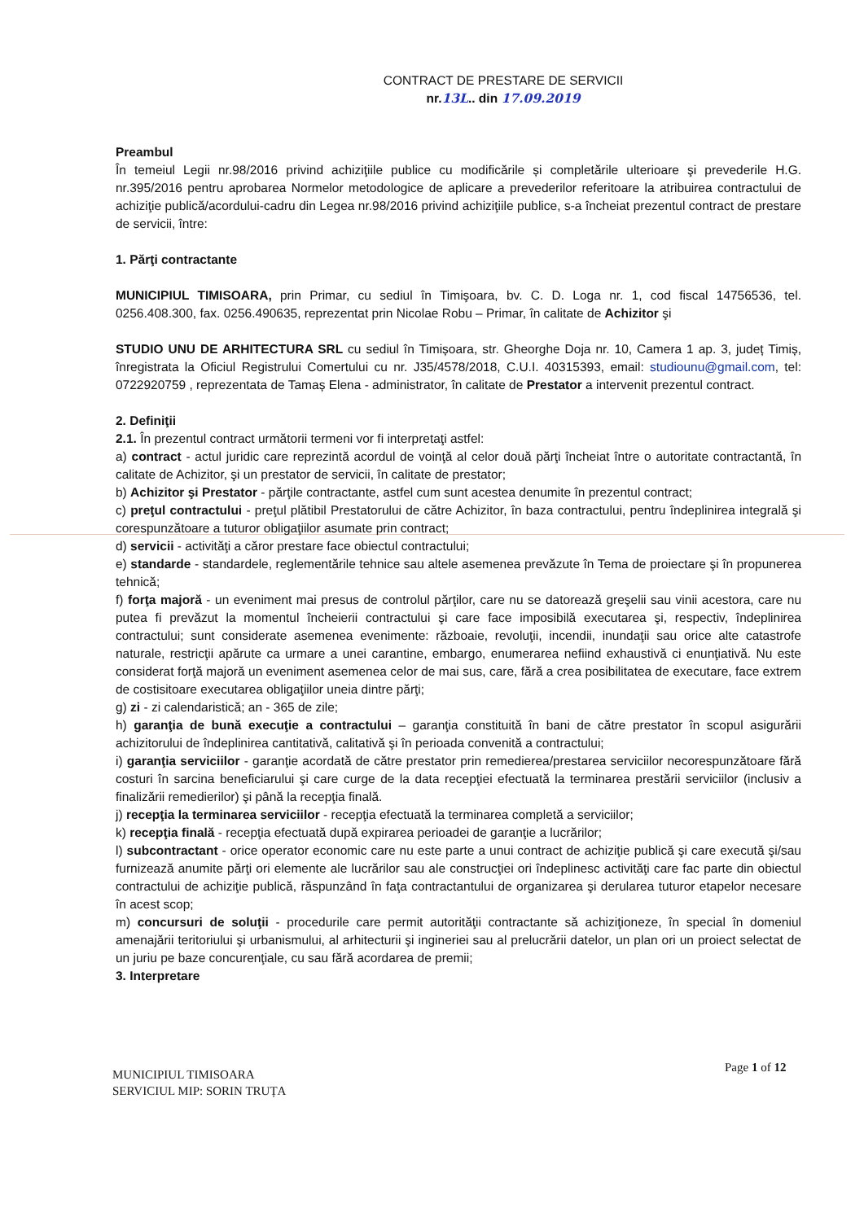CONTRACT DE PRESTARE DE SERVICII
nr.13L.. din 17.09.2019
Preambul
În temeiul Legii nr.98/2016 privind achiziţiile publice cu modificările și completările ulterioare şi prevederile H.G. nr.395/2016 pentru aprobarea Normelor metodologice de aplicare a prevederilor referitoare la atribuirea contractului de achiziţie publică/acordului-cadru din Legea nr.98/2016 privind achiziţiile publice, s-a încheiat prezentul contract de prestare de servicii, între:
1. Părţi contractante
MUNICIPIUL TIMISOARA, prin Primar, cu sediul în Timişoara, bv. C. D. Loga nr. 1, cod fiscal 14756536, tel. 0256.408.300, fax. 0256.490635, reprezentat prin Nicolae Robu – Primar, în calitate de Achizitor şi
STUDIO UNU DE ARHITECTURA SRL cu sediul în Timișoara, str. Gheorghe Doja nr. 10, Camera 1 ap. 3, județ Timiș, înregistrata la Oficiul Registrului Comertului cu nr. J35/4578/2018, C.U.I. 40315393, email: studiounu@gmail.com, tel: 0722920759 , reprezentata de Tamaș Elena - administrator, în calitate de Prestator a intervenit prezentul contract.
2. Definiţii
2.1. În prezentul contract următorii termeni vor fi interpretaţi astfel:
a) contract - actul juridic care reprezintă acordul de voinţă al celor două părţi încheiat între o autoritate contractantă, în calitate de Achizitor, şi un prestator de servicii, în calitate de prestator;
b) Achizitor şi Prestator - părţile contractante, astfel cum sunt acestea denumite în prezentul contract;
c) preţul contractului - preţul plătibil Prestatorului de către Achizitor, în baza contractului, pentru îndeplinirea integrală şi corespunzătoare a tuturor obligaţiilor asumate prin contract;
d) servicii - activităţi a căror prestare face obiectul contractului;
e) standarde - standardele, reglementările tehnice sau altele asemenea prevăzute în Tema de proiectare şi în propunerea tehnică;
f) forţa majoră - un eveniment mai presus de controlul părţilor, care nu se datorează greşelii sau vinii acestora, care nu putea fi prevăzut la momentul încheierii contractului şi care face imposibilă executarea şi, respectiv, îndeplinirea contractului; sunt considerate asemenea evenimente: războaie, revoluţii, incendii, inundaţii sau orice alte catastrofe naturale, restricţii apărute ca urmare a unei carantine, embargo, enumerarea nefiind exhaustivă ci enunţiativă. Nu este considerat forţă majoră un eveniment asemenea celor de mai sus, care, fără a crea posibilitatea de executare, face extrem de costisitoare executarea obligaţiilor uneia dintre părţi;
g) zi - zi calendaristică; an - 365 de zile;
h) garanţia de bună execuţie a contractului – garanţia constituită în bani de către prestator în scopul asigurării achizitorului de îndeplinirea cantitativă, calitativă şi în perioada convenită a contractului;
i) garanţia serviciilor - garanţie acordată de către prestator prin remedierea/prestarea serviciilor necorespunzătoare fără costuri în sarcina beneficiarului şi care curge de la data recepţiei efectuată la terminarea prestării serviciilor (inclusiv a finalizării remedierilor) şi până la recepţia finală.
j) recepţia la terminarea serviciilor - recepţia efectuată la terminarea completă a serviciilor;
k) recepţia finală - recepţia efectuată după expirarea perioadei de garanţie a lucrărilor;
l) subcontractant - orice operator economic care nu este parte a unui contract de achiziţie publică şi care execută şi/sau furnizează anumite părţi ori elemente ale lucrărilor sau ale construcţiei ori îndeplinesc activităţi care fac parte din obiectul contractului de achiziţie publică, răspunzând în faţa contractantului de organizarea şi derularea tuturor etapelor necesare în acest scop;
m) concursuri de soluţii - procedurile care permit autorităţii contractante să achiziţioneze, în special în domeniul amenajării teritoriului şi urbanismului, al arhitecturii şi ingineriei sau al prelucrării datelor, un plan ori un proiect selectat de un juriu pe baze concurenţiale, cu sau fără acordarea de premii;
3. Interpretare
Page 1 of 12
MUNICIPIUL TIMISOARA
SERVICIUL MIP: SORIN TRUȚA